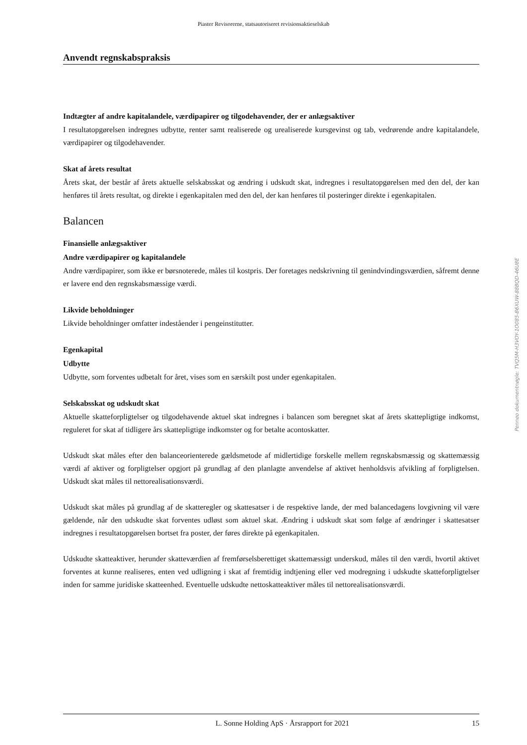Piaster Revisorerne, statsautoriseret revisionsaktieselskab
Anvendt regnskabspraksis
Indtægter af andre kapitalandele, værdipapirer og tilgodehavender, der er anlægsaktiver
I resultatopgørelsen indregnes udbytte, renter samt realiserede og urealiserede kursgevinst og tab, vedrørende andre kapitalandele, værdipapirer og tilgodehavender.
Skat af årets resultat
Årets skat, der består af årets aktuelle selskabsskat og ændring i udskudt skat, indregnes i resultatopgørelsen med den del, der kan henføres til årets resultat, og direkte i egenkapitalen med den del, der kan henføres til posteringer direkte i egenkapitalen.
Balancen
Finansielle anlægsaktiver
Andre værdipapirer og kapitalandele
Andre værdipapirer, som ikke er børsnoterede, måles til kostpris. Der foretages nedskrivning til genindvindingsværdien, såfremt denne er lavere end den regnskabsmæssige værdi.
Likvide beholdninger
Likvide beholdninger omfatter indeståender i pengeinstitutter.
Egenkapital
Udbytte
Udbytte, som forventes udbetalt for året, vises som en særskilt post under egenkapitalen.
Selskabsskat og udskudt skat
Aktuelle skatteforpligtelser og tilgodehavende aktuel skat indregnes i balancen som beregnet skat af årets skattepligtige indkomst, reguleret for skat af tidligere års skattepligtige indkomster og for betalte acontoskatter.
Udskudt skat måles efter den balanceorienterede gældsmetode af midlertidige forskelle mellem regnskabsmæssig og skattemæssig værdi af aktiver og forpligtelser opgjort på grundlag af den planlagte anvendelse af aktivet henholdsvis afvikling af forpligtelsen. Udskudt skat måles til nettorealisationsværdi.
Udskudt skat måles på grundlag af de skatteregler og skattesatser i de respektive lande, der med balancedagens lovgivning vil være gældende, når den udskudte skat forventes udløst som aktuel skat. Ændring i udskudt skat som følge af ændringer i skattesatser indregnes i resultatopgørelsen bortset fra poster, der føres direkte på egenkapitalen.
Udskudte skatteaktiver, herunder skatteværdien af fremførselsberettiget skattemæssigt underskud, måles til den værdi, hvortil aktivet forventes at kunne realiseres, enten ved udligning i skat af fremtidig indtjening eller ved modregning i udskudte skatteforpligtelser inden for samme juridiske skatteenhed. Eventuelle udskudte nettoskatteaktiver måles til nettorealisationsværdi.
Penneo dokumentnøgle: TVQ5M-H3VOY-1O085-B6XUW-88BQD-46U8E
L. Sonne Holding ApS · Årsrapport for 2021 15